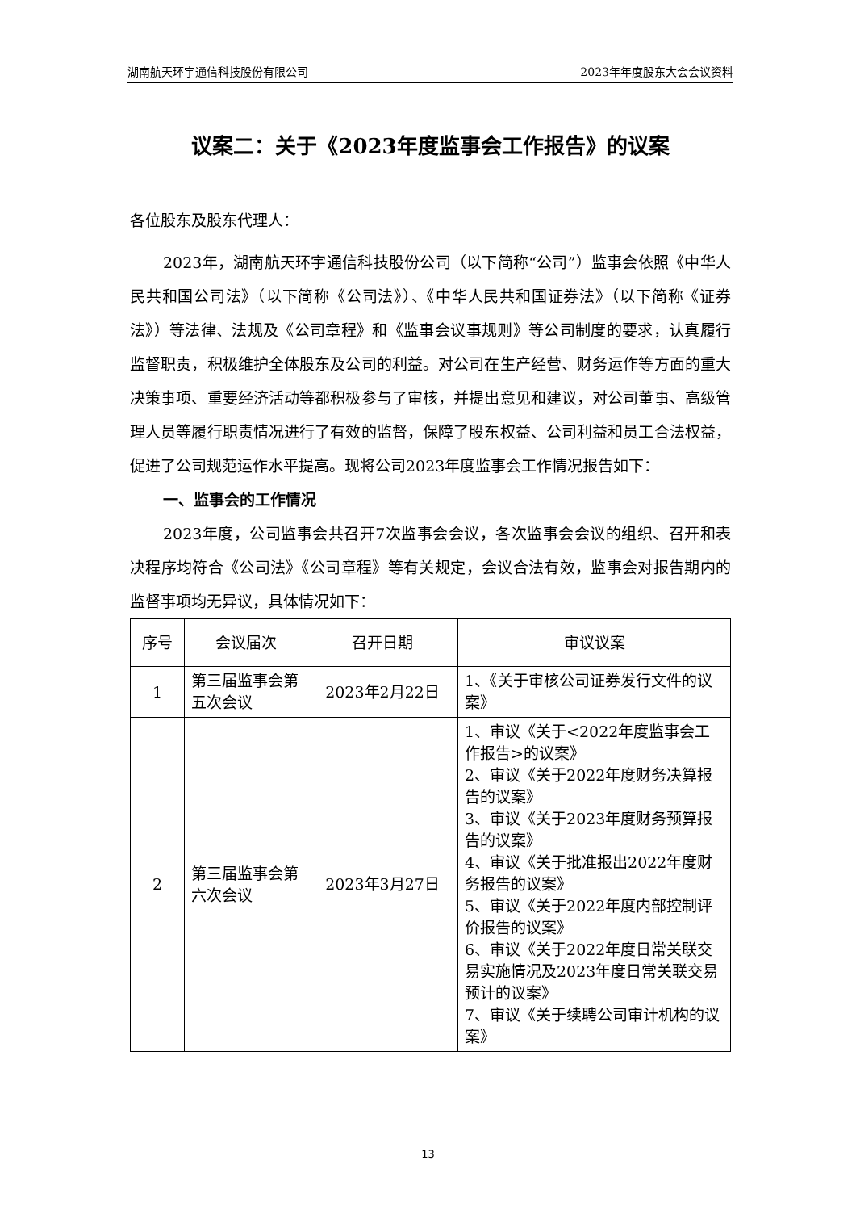湖南航天环宇通信科技股份有限公司 2023年年度股东大会会议资料
议案二：关于《2023年度监事会工作报告》的议案
各位股东及股东代理人：
2023年，湖南航天环宇通信科技股份公司（以下简称“公司”）监事会依照《中华人民共和国公司法》（以下简称《公司法》）、《中华人民共和国证券法》（以下简称《证券法》）等法律、法规及《公司章程》和《监事会议事规则》等公司制度的要求，认真履行监督职责，积极维护全体股东及公司的利益。对公司在生产经营、财务运作等方面的重大决策事项、重要经济活动等都积极参与了审核，并提出意见和建议，对公司董事、高级管理人员等履行职责情况进行了有效的监督，保障了股东权益、公司利益和员工合法权益，促进了公司规范运作水平提高。现将公司2023年度监事会工作情况报告如下：
一、监事会的工作情况
2023年度，公司监事会共召开7次监事会会议，各次监事会会议的组织、召开和表决程序均符合《公司法》《公司章程》等有关规定，会议合法有效，监事会对报告期内的监督事项均无异议，具体情况如下：
| 序号 | 会议届次 | 召开日期 | 审议议案 |
| --- | --- | --- | --- |
| 1 | 第三届监事会第五次会议 | 2023年2月22日 | 1、《关于审核公司证券发行文件的议案》 |
| 2 | 第三届监事会第六次会议 | 2023年3月27日 | 1、审议《关于<2022年度监事会工作报告>的议案》 2、审议《关于2022年度财务决算报告的议案》 3、审议《关于2023年度财务预算报告的议案》 4、审议《关于批准报出2022年度财务报告的议案》 5、审议《关于2022年度内部控制评价报告的议案》 6、审议《关于2022年度日常关联交易实施情况及2023年度日常关联交易预计的议案》 7、审议《关于续聘公司审计机构的议案》 |
13